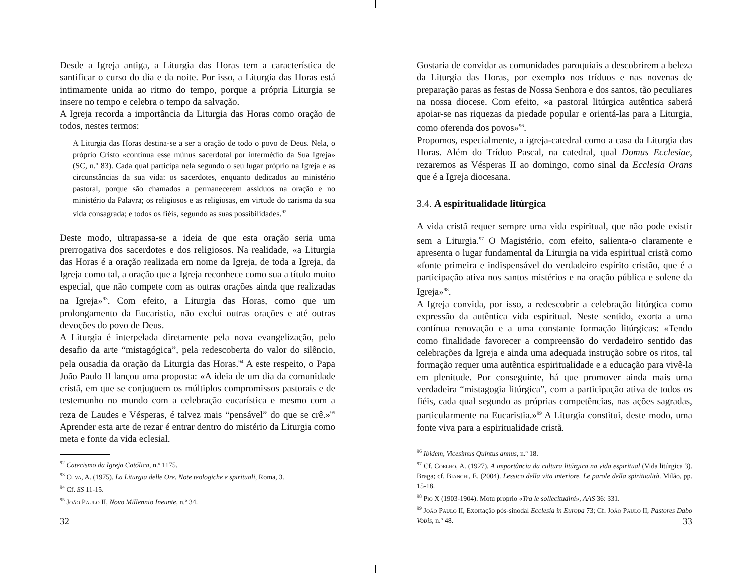Desde a Igreja antiga, a Liturgia das Horas tem a característica de santificar o curso do dia e da noite. Por isso, a Liturgia das Horas está intimamente unida ao ritmo do tempo, porque a própria Liturgia se insere no tempo e celebra o tempo da salvação.
A Igreja recorda a importância da Liturgia das Horas como oração de todos, nestes termos:
A Liturgia das Horas destina-se a ser a oração de todo o povo de Deus. Nela, o próprio Cristo «continua esse múnus sacerdotal por intermédio da Sua Igreja» (SC, n.º 83). Cada qual participa nela segundo o seu lugar próprio na Igreja e as circunstâncias da sua vida: os sacerdotes, enquanto dedicados ao ministério pastoral, porque são chamados a permanecerem assíduos na oração e no ministério da Palavra; os religiosos e as religiosas, em virtude do carisma da sua vida consagrada; e todos os fiéis, segundo as suas possibilidades.<sup>92</sup>
Deste modo, ultrapassa-se a ideia de que esta oração seria uma prerrogativa dos sacerdotes e dos religiosos. Na realidade, «a Liturgia das Horas é a oração realizada em nome da Igreja, de toda a Igreja, da Igreja como tal, a oração que a Igreja reconhece como sua a título muito especial, que não compete com as outras orações ainda que realizadas na Igreja»<sup>93</sup>. Com efeito, a Liturgia das Horas, como que um prolongamento da Eucaristia, não exclui outras orações e até outras devoções do povo de Deus.
A Liturgia é interpelada diretamente pela nova evangelização, pelo desafio da arte “mistagógica”, pela redescoberta do valor do silêncio, pela ousadia da oração da Liturgia das Horas.<sup>94</sup> A este respeito, o Papa João Paulo II lançou uma proposta: «A ideia de um dia da comunidade cristã, em que se conjuguem os múltiplos compromissos pastorais e de testemunho no mundo com a celebração eucarística e mesmo com a reza de Laudes e Vésperas, é talvez mais “pensável” do que se crê.»<sup>95</sup> Aprender esta arte de rezar é entrar dentro do mistério da Liturgia como meta e fonte da vida eclesial.
<sup>92</sup> Catecismo da Igreja Católica, n.º 1175.
<sup>93</sup> Cuva, A. (1975). La Liturgia delle Ore. Note teologiche e spirituali, Roma, 3.
<sup>94</sup> Cf. SS 11-15.
<sup>95</sup> João Paulo II, Novo Millennio Ineunte, n.º 34.
32
Gostaria de convidar as comunidades paroquiais a descobrirem a beleza da Liturgia das Horas, por exemplo nos tríduos e nas novenas de preparação paras as festas de Nossa Senhora e dos santos, tão peculiares na nossa diocese. Com efeito, «a pastoral litúrgica autêntica saberá apoiar-se nas riquezas da piedade popular e orientá-las para a Liturgia, como oferenda dos povos»<sup>96</sup>.
Propomos, especialmente, a igreja-catedral como a casa da Liturgia das Horas. Além do Tríduo Pascal, na catedral, qual Domus Ecclesiae, rezaremos as Vésperas II ao domingo, como sinal da Ecclesia Orans que é a Igreja diocesana.
3.4. A espiritualidade litúrgica
A vida cristã requer sempre uma vida espiritual, que não pode existir sem a Liturgia.<sup>97</sup> O Magistério, com efeito, salienta-o claramente e apresenta o lugar fundamental da Liturgia na vida espiritual cristã como «fonte primeira e indispensável do verdadeiro espírito cristão, que é a participação ativa nos santos mistérios e na oração pública e solene da Igreja»<sup>98</sup>.
A Igreja convida, por isso, a redescobrir a celebração litúrgica como expressão da autêntica vida espiritual. Neste sentido, exorta a uma contínua renovação e a uma constante formação litúrgicas: «Tendo como finalidade favorecer a compreensão do verdadeiro sentido das celebrações da Igreja e ainda uma adequada instrução sobre os ritos, tal formação requer uma autêntica espiritualidade e a educação para vivê-la em plenitude. Por conseguinte, há que promover ainda mais uma verdadeira “mistagogia litúrgica”, com a participação ativa de todos os fiéis, cada qual segundo as próprias competências, nas ações sagradas, particularmente na Eucaristia.»<sup>99</sup> A Liturgia constitui, deste modo, uma fonte viva para a espiritualidade cristã.
<sup>96</sup> Ibidem, Vicesimus Quintus annus, n.º 18.
<sup>97</sup> Cf. Coelho, A. (1927). A importância da cultura litúrgica na vida espiritual (Vida litúrgica 3). Braga; cf. Bianchi, E. (2004). Lessico della vita interiore. Le parole della spiritualità. Milão, pp. 15-18.
<sup>98</sup> Pio X (1903-1904). Motu proprio «Tra le sollecitudini», AAS 36: 331.
<sup>99</sup> João Paulo II, Exortação pós-sinodal Ecclesia in Europa 73; Cf. João Paulo II, Pastores Dabo Vobis, n.º 48.
33